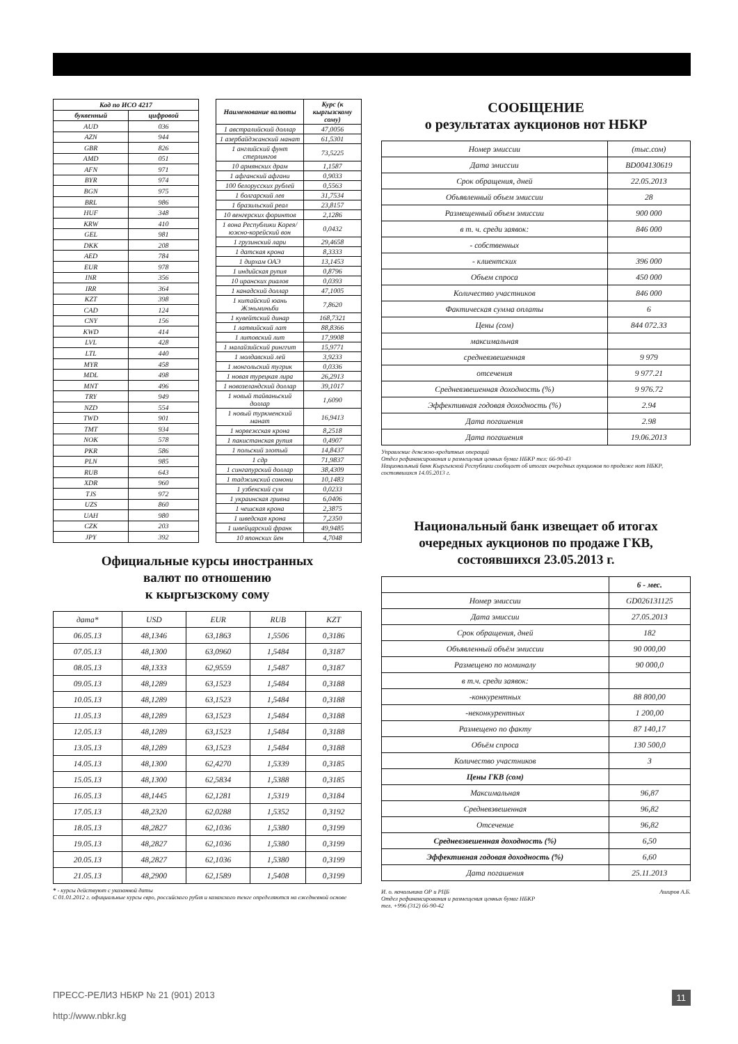| Код по ИСО 4217 | |
| --- | --- |
| буквенный | цифровой |
| AUD | 036 |
| AZN | 944 |
| GBR | 826 |
| AMD | 051 |
| AFN | 971 |
| BYR | 974 |
| BGN | 975 |
| BRL | 986 |
| HUF | 348 |
| KRW | 410 |
| GEL | 981 |
| DKK | 208 |
| AED | 784 |
| EUR | 978 |
| INR | 356 |
| IRR | 364 |
| KZT | 398 |
| CAD | 124 |
| CNY | 156 |
| KWD | 414 |
| LVL | 428 |
| LTL | 440 |
| MYR | 458 |
| MDL | 498 |
| MNT | 496 |
| TRY | 949 |
| NZD | 554 |
| TWD | 901 |
| TMT | 934 |
| NOK | 578 |
| PKR | 586 |
| PLN | 985 |
| RUB | 643 |
| XDR | 960 |
| TJS | 972 |
| UZS | 860 |
| UAH | 980 |
| CZK | 203 |
| JPY | 392 |
| Наименование валюты | Курс (к кыргызскому сому) |
| --- | --- |
| 1 австралийский доллар | 47,0056 |
| 1 азербайджанский манат | 61,5301 |
| 1 английский фунт стерлингов | 73,5225 |
| 10 армянских драм | 1,1587 |
| 1 афганский афгани | 0,9033 |
| 100 белорусских рублей | 0,5563 |
| 1 болгарский лев | 31,7534 |
| 1 бразильский реал | 23,8157 |
| 10 венгерских форинтов | 2,1286 |
| 1 вона Республики Корея/ южно-корейский вон | 0,0432 |
| 1 грузинский лари | 29,4658 |
| 1 датская крона | 8,3333 |
| 1 дирхам ОАЭ | 13,1453 |
| 1 индийская рупия | 0,8796 |
| 10 иранских риалов | 0,0393 |
| 1 канадский доллар | 47,1005 |
| 1 китайский юань Жэньминьби | 7,8620 |
| 1 кувейтский динар | 168,7321 |
| 1 латвийский лат | 88,8366 |
| 1 литовский лит | 17,9908 |
| 1 малайзийский ринггит | 15,9771 |
| 1 молдавский лей | 3,9233 |
| 1 монгольский тугрик | 0,0336 |
| 1 новая турецкая лира | 26,2913 |
| 1 новозеландский доллар | 39,1017 |
| 1 новый тайваньский доллар | 1,6090 |
| 1 новый туркменский манат | 16,9413 |
| 1 норвежская крона | 8,2518 |
| 1 пакистанская рупия | 0,4907 |
| 1 польский злотый | 14,8437 |
| 1 сдр | 71,9837 |
| 1 сингапурский доллар | 38,4309 |
| 1 таджикский сомони | 10,1483 |
| 1 узбекский сум | 0,0233 |
| 1 украинская гривна | 6,0406 |
| 1 чешская крона | 2,3875 |
| 1 шведская крона | 7,2350 |
| 1 швейцарский франк | 49,9485 |
| 10 японских йен | 4,7048 |
Официальные курсы иностранных
валют по отношению
к кыргызскому сому
| дата* | USD | EUR | RUB | KZT |
| 06.05.13 | 48,1346 | 63,1863 | 1,5506 | 0,3186 |
| 07.05.13 | 48,1300 | 63,0960 | 1,5484 | 0,3187 |
| 08.05.13 | 48,1333 | 62,9559 | 1,5487 | 0,3187 |
| 09.05.13 | 48,1289 | 63,1523 | 1,5484 | 0,3188 |
| 10.05.13 | 48,1289 | 63,1523 | 1,5484 | 0,3188 |
| 11.05.13 | 48,1289 | 63,1523 | 1,5484 | 0,3188 |
| 12.05.13 | 48,1289 | 63,1523 | 1,5484 | 0,3188 |
| 13.05.13 | 48,1289 | 63,1523 | 1,5484 | 0,3188 |
| 14.05.13 | 48,1300 | 62,4270 | 1,5339 | 0,3185 |
| 15.05.13 | 48,1300 | 62,5834 | 1,5388 | 0,3185 |
| 16.05.13 | 48,1445 | 62,1281 | 1,5319 | 0,3184 |
| 17.05.13 | 48,2320 | 62,0288 | 1,5352 | 0,3192 |
| 18.05.13 | 48,2827 | 62,1036 | 1,5380 | 0,3199 |
| 19.05.13 | 48,2827 | 62,1036 | 1,5380 | 0,3199 |
| 20.05.13 | 48,2827 | 62,1036 | 1,5380 | 0,3199 |
| 21.05.13 | 48,2900 | 62,1589 | 1,5408 | 0,3199 |
* - курсы действуют с указанной даты
С 01.01.2012 г. официальные курсы евро, российского рубля и казахского тенге определяются на ежедневной основе
СООБЩЕНИЕ
о результатах аукционов нот НБКР
| Номер эмиссии | (тыс.сом) |
| Дата эмиссии | BD004130619 |
| Срок обращения, дней | 22.05.2013 |
| Объявленный объем эмиссии | 28 |
| Размещенный объем эмиссии | 900 000 |
| в т. ч. среди заявок: | 846 000 |
| - собственных | |
| - клиентских | 396 000 |
| Объем спроса | 450 000 |
| Количество участников | 846 000 |
| Фактическая сумма оплаты | 6 |
| Цены (сом) | 844 072.33 |
| максимальная | |
| средневзвешенная | 9 979 |
| отсечения | 9 977.21 |
| Средневзвешенная доходность (%) | 9 976.72 |
| Эффективная годовая доходность (%) | 2.94 |
| Дата погашения | 2.98 |
| Дата погашения | 19.06.2013 |
Управление денежно-кредитных операций
Отдел рефинансирования и размещения ценных бумаг НБКР тел: 66-90-43
Национальный банк Кыргызской Республики сообщает об итогах очередных аукционов по продаже нот НБКР, состоявшихся 14.05.2013 г.
Национальный банк извещает об итогах
очередных аукционов по продаже ГКВ,
состоявшихся 23.05.2013 г.
| | 6 - мес. |
| Номер эмиссии | GD026131125 |
| Дата эмиссии | 27.05.2013 |
| Срок обращения, дней | 182 |
| Объявленный объём эмиссии | 90 000,00 |
| Размещено по номиналу | 90 000,0 |
| в т.ч. среди заявок: | |
| -конкурентных | 88 800,00 |
| -неконкурентных | 1 200,00 |
| Размещено по факту | 87 140,17 |
| Объём спроса | 130 500,0 |
| Количество участников | 3 |
| Цены ГКВ (сом) | |
| Максимальная | 96,87 |
| Средневзвешенная | 96,82 |
| Отсечение | 96,82 |
| Средневзвешенная доходность (%) | 6,50 |
| Эффективная годовая доходность (%) | 6,60 |
| Дата погашения | 25.11.2013 |
Аширов А.Б. И. о. начальника ОР и РЦБ
Отдел рефинансирования и размещения ценных бумаг НБКР
тел. +996 (312) 66-90-42
11 ПРЕСС-РЕЛИЗ НБКР № 21 (901) 2013
http://www.nbkr.kg